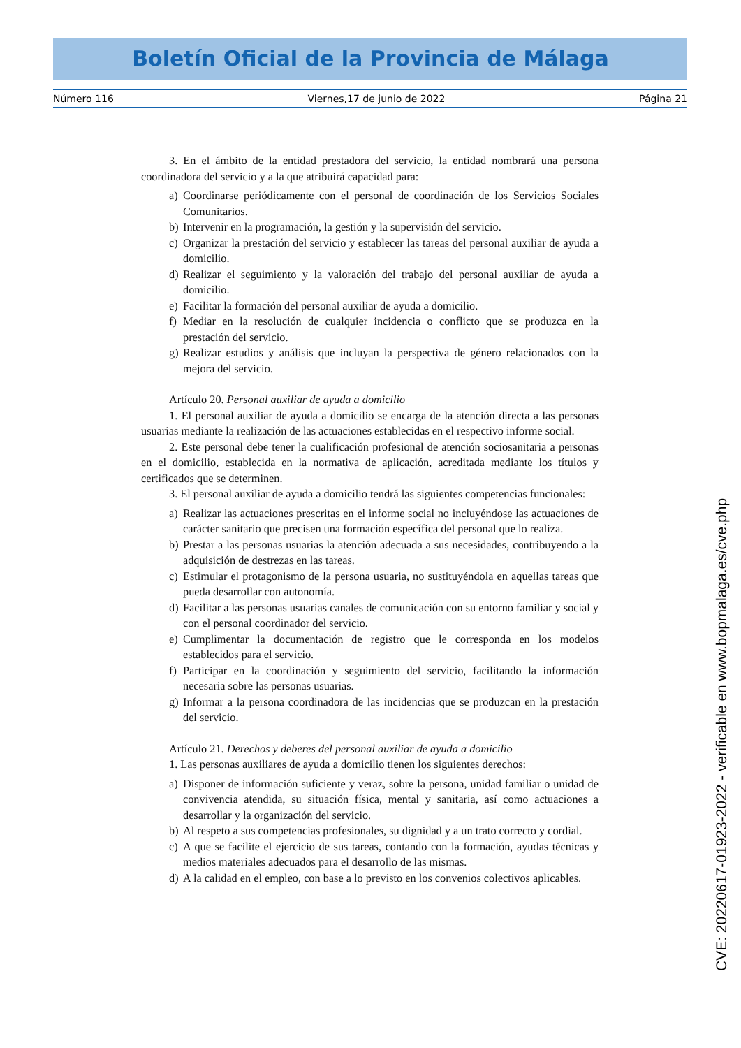Boletín Oficial de la Provincia de Málaga
Número 116 Viernes,17 de junio de 2022 Página 21
3. En el ámbito de la entidad prestadora del servicio, la entidad nombrará una persona coordinadora del servicio y a la que atribuirá capacidad para:
a) Coordinarse periódicamente con el personal de coordinación de los Servicios Sociales Comunitarios.
b) Intervenir en la programación, la gestión y la supervisión del servicio.
c) Organizar la prestación del servicio y establecer las tareas del personal auxiliar de ayuda a domicilio.
d) Realizar el seguimiento y la valoración del trabajo del personal auxiliar de ayuda a domicilio.
e) Facilitar la formación del personal auxiliar de ayuda a domicilio.
f) Mediar en la resolución de cualquier incidencia o conflicto que se produzca en la prestación del servicio.
g) Realizar estudios y análisis que incluyan la perspectiva de género relacionados con la mejora del servicio.
Artículo 20. Personal auxiliar de ayuda a domicilio
1. El personal auxiliar de ayuda a domicilio se encarga de la atención directa a las personas usuarias mediante la realización de las actuaciones establecidas en el respectivo informe social.
2. Este personal debe tener la cualificación profesional de atención sociosanitaria a personas en el domicilio, establecida en la normativa de aplicación, acreditada mediante los títulos y certificados que se determinen.
3. El personal auxiliar de ayuda a domicilio tendrá las siguientes competencias funcionales:
a) Realizar las actuaciones prescritas en el informe social no incluyéndose las actuaciones de carácter sanitario que precisen una formación específica del personal que lo realiza.
b) Prestar a las personas usuarias la atención adecuada a sus necesidades, contribuyendo a la adquisición de destrezas en las tareas.
c) Estimular el protagonismo de la persona usuaria, no sustituyéndola en aquellas tareas que pueda desarrollar con autonomía.
d) Facilitar a las personas usuarias canales de comunicación con su entorno familiar y social y con el personal coordinador del servicio.
e) Cumplimentar la documentación de registro que le corresponda en los modelos establecidos para el servicio.
f) Participar en la coordinación y seguimiento del servicio, facilitando la información necesaria sobre las personas usuarias.
g) Informar a la persona coordinadora de las incidencias que se produzcan en la prestación del servicio.
Artículo 21. Derechos y deberes del personal auxiliar de ayuda a domicilio
1. Las personas auxiliares de ayuda a domicilio tienen los siguientes derechos:
a) Disponer de información suficiente y veraz, sobre la persona, unidad familiar o unidad de convivencia atendida, su situación física, mental y sanitaria, así como actuaciones a desarrollar y la organización del servicio.
b) Al respeto a sus competencias profesionales, su dignidad y a un trato correcto y cordial.
c) A que se facilite el ejercicio de sus tareas, contando con la formación, ayudas técnicas y medios materiales adecuados para el desarrollo de las mismas.
d) A la calidad en el empleo, con base a lo previsto en los convenios colectivos aplicables.
CVE: 20220617-01923-2022 - verificable en www.bopmalaga.es/cve.php